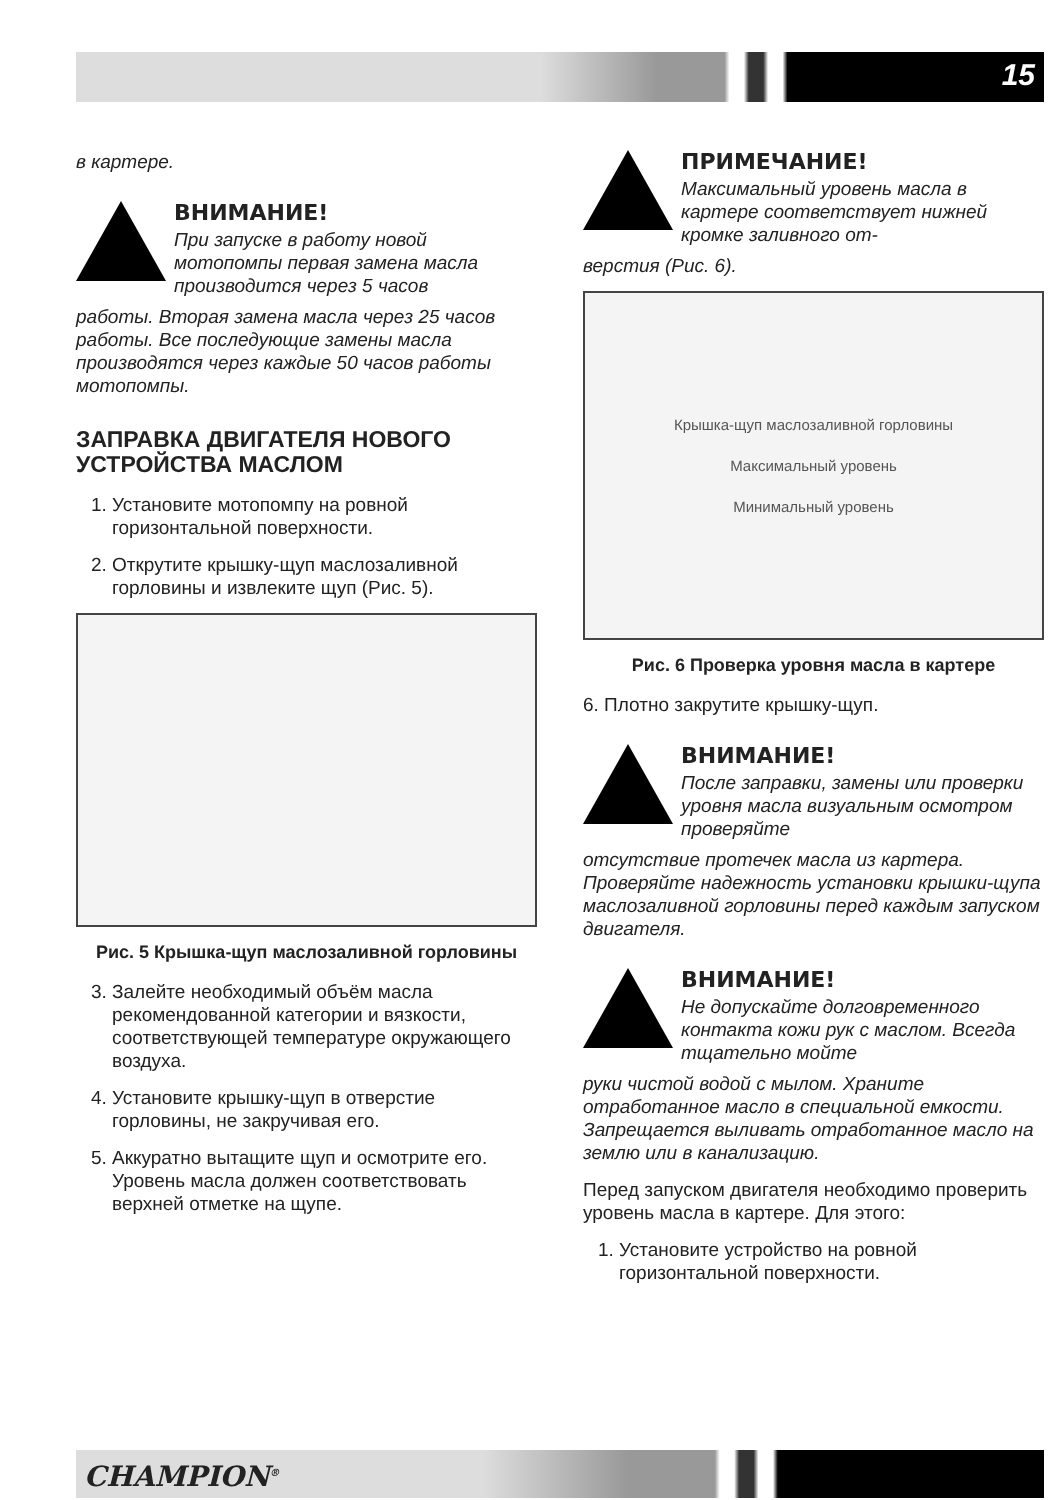15
в картере.
ВНИМАНИЕ!
При запуске в работу новой мотопомпы первая замена масла производится через 5 часов
работы. Вторая замена масла через 25 часов работы. Все последующие замены масла производятся через каждые 50 часов работы мотопомпы.
ЗАПРАВКА ДВИГАТЕЛЯ НОВОГО УСТРОЙСТВА МАСЛОМ
1. Установите мотопомпу на ровной горизонтальной поверхности.
2. Открутите крышку-щуп маслозаливной горловины и извлеките щуп (Рис. 5).
Рис. 5 Крышка-щуп маслозаливной горловины
3. Залейте необходимый объём масла рекомендованной категории и вязкости, соответствующей температуре окружающего воздуха.
4. Установите крышку-щуп в отверстие горловины, не закручивая его.
5. Аккуратно вытащите щуп и осмотрите его. Уровень масла должен соответствовать верхней отметке на щупе.
ПРИМЕЧАНИЕ!
Максимальный уровень масла в картере соответствует нижней кромке заливного от-
верстия (Рис. 6).
Крышка-щуп маслозаливной горловины
Максимальный уровень
Минимальный уровень
Рис. 6 Проверка уровня масла в картере
6. Плотно закрутите крышку-щуп.
ВНИМАНИЕ!
После заправки, замены или проверки уровня масла визуальным осмотром проверяйте
отсутствие протечек масла из картера. Проверяйте надежность установки крышки-щупа маслозаливной горловины перед каждым запуском двигателя.
ВНИМАНИЕ!
Не допускайте долговременного контакта кожи рук с маслом. Всегда тщательно мойте
руки чистой водой с мылом. Храните отработанное масло в специальной емкости. Запрещается выливать отработанное масло на землю или в канализацию.
Перед запуском двигателя необходимо проверить уровень масла в картере. Для этого:
1. Установите устройство на ровной горизонтальной поверхности.
CHAMPION<sup>®</sup>